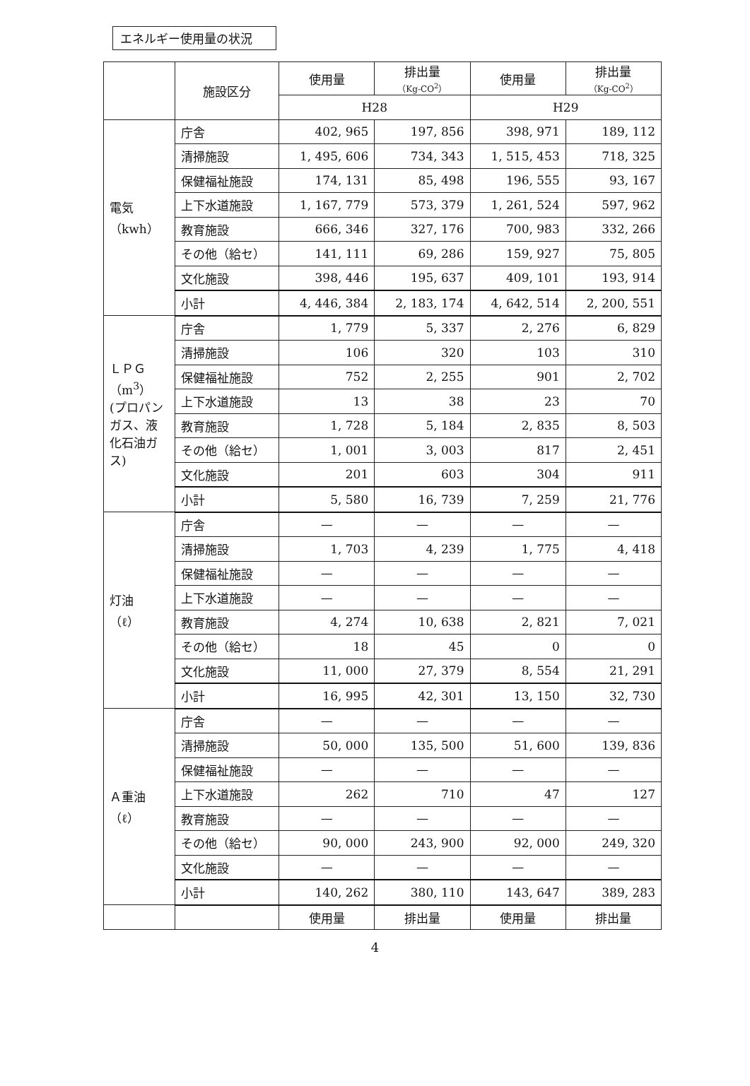エネルギー使用量の状況
| | 施設区分 | 使用量 | 排出量 （Kg‐CO<sup>2</sup>） | 使用量 | 排出量 （Kg‐CO<sup>2</sup>） |
| --- | --- | --- | --- | --- | --- |
| | | H28 | | H29 | |
| 電気 （kwh） | 庁舎 | 402, 965 | 197, 856 | 398, 971 | 189, 112 |
| | 清掃施設 | 1, 495, 606 | 734, 343 | 1, 515, 453 | 718, 325 |
| | 保健福祉施設 | 174, 131 | 85, 498 | 196, 555 | 93, 167 |
| | 上下水道施設 | 1, 167, 779 | 573, 379 | 1, 261, 524 | 597, 962 |
| | 教育施設 | 666, 346 | 327, 176 | 700, 983 | 332, 266 |
| | その他（給セ） | 141, 111 | 69, 286 | 159, 927 | 75, 805 |
| | 文化施設 | 398, 446 | 195, 637 | 409, 101 | 193, 914 |
| | 小計 | 4, 446, 384 | 2, 183, 174 | 4, 642, 514 | 2, 200, 551 |
| ＬＰＧ （m<sup>3</sup>） (プロパンガス、液化石油ガス) | 庁舎 | 1, 779 | 5, 337 | 2, 276 | 6, 829 |
| | 清掃施設 | 106 | 320 | 103 | 310 |
| | 保健福祉施設 | 752 | 2, 255 | 901 | 2, 702 |
| | 上下水道施設 | 13 | 38 | 23 | 70 |
| | 教育施設 | 1, 728 | 5, 184 | 2, 835 | 8, 503 |
| | その他（給セ） | 1, 001 | 3, 003 | 817 | 2, 451 |
| | 文化施設 | 201 | 603 | 304 | 911 |
| | 小計 | 5, 580 | 16, 739 | 7, 259 | 21, 776 |
| 灯油 （ℓ） | 庁舎 | — | — | — | — |
| | 清掃施設 | 1, 703 | 4, 239 | 1, 775 | 4, 418 |
| | 保健福祉施設 | — | — | — | — |
| | 上下水道施設 | — | — | — | — |
| | 教育施設 | 4, 274 | 10, 638 | 2, 821 | 7, 021 |
| | その他（給セ） | 18 | 45 | 0 | 0 |
| | 文化施設 | 11, 000 | 27, 379 | 8, 554 | 21, 291 |
| | 小計 | 16, 995 | 42, 301 | 13, 150 | 32, 730 |
| Ａ重油 （ℓ） | 庁舎 | — | — | — | — |
| | 清掃施設 | 50, 000 | 135, 500 | 51, 600 | 139, 836 |
| | 保健福祉施設 | — | — | — | — |
| | 上下水道施設 | 262 | 710 | 47 | 127 |
| | 教育施設 | — | — | — | — |
| | その他（給セ） | 90, 000 | 243, 900 | 92, 000 | 249, 320 |
| | 文化施設 | — | — | — | — |
| | 小計 | 140, 262 | 380, 110 | 143, 647 | 389, 283 |
| | | 使用量 | 排出量 | 使用量 | 排出量 |
4